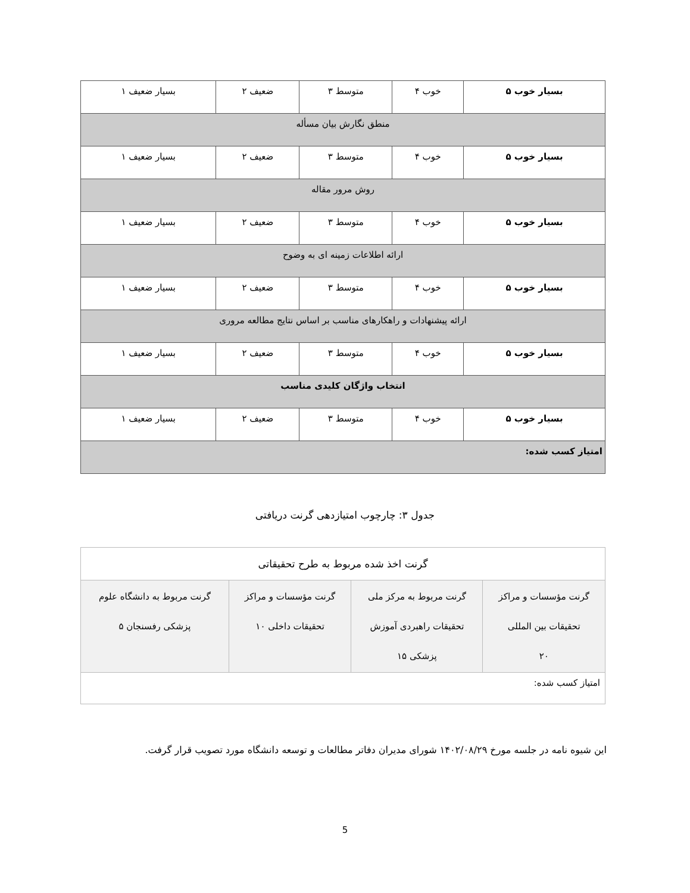| بسیار خوب ۵ | خوب ۴ | متوسط ۳ | ضعیف ۲ | بسیار ضعیف ۱ |
| منطق نگارش بیان مسأله | | | | |
| بسیار خوب ۵ | خوب ۴ | متوسط ۳ | ضعیف ۲ | بسیار ضعیف ۱ |
| روش مرور مقاله | | | | |
| بسیار خوب ۵ | خوب ۴ | متوسط ۳ | ضعیف ۲ | بسیار ضعیف ۱ |
| ارائه اطلاعات زمینه ای به وضوح | | | | |
| بسیار خوب ۵ | خوب ۴ | متوسط ۳ | ضعیف ۲ | بسیار ضعیف ۱ |
| ارائه پیشنهادات و راهکارهای مناسب بر اساس نتایج مطالعه مروری | | | | |
| بسیار خوب ۵ | خوب ۴ | متوسط ۳ | ضعیف ۲ | بسیار ضعیف ۱ |
| انتخاب واژگان کلیدی مناسب | | | | |
| بسیار خوب ۵ | خوب ۴ | متوسط ۳ | ضعیف ۲ | بسیار ضعیف ۱ |
| امتیاز کسب شده: | | | | |
جدول ۳: چارچوب امتیازدهی گرنت دریافتی
| گرنت اخذ شده مربوط به طرح تحقیقاتی | | | |
| گرنت مؤسسات و مراکز تحقیقات بین المللی ۲۰ | گرنت مربوط به مرکز ملی تحقیقات راهبردی آموزش پزشکی ۱۵ | گرنت مؤسسات و مراکز تحقیقات داخلی ۱۰ | گرنت مربوط به دانشگاه علوم پزشکی رفسنجان ۵ |
| امتیاز کسب شده: | | | |
این شیوه نامه در جلسه مورخ ۱۴۰۲/۰۸/۲۹ شورای مدیران دفاتر مطالعات و توسعه دانشگاه مورد تصویب قرار گرفت.
5